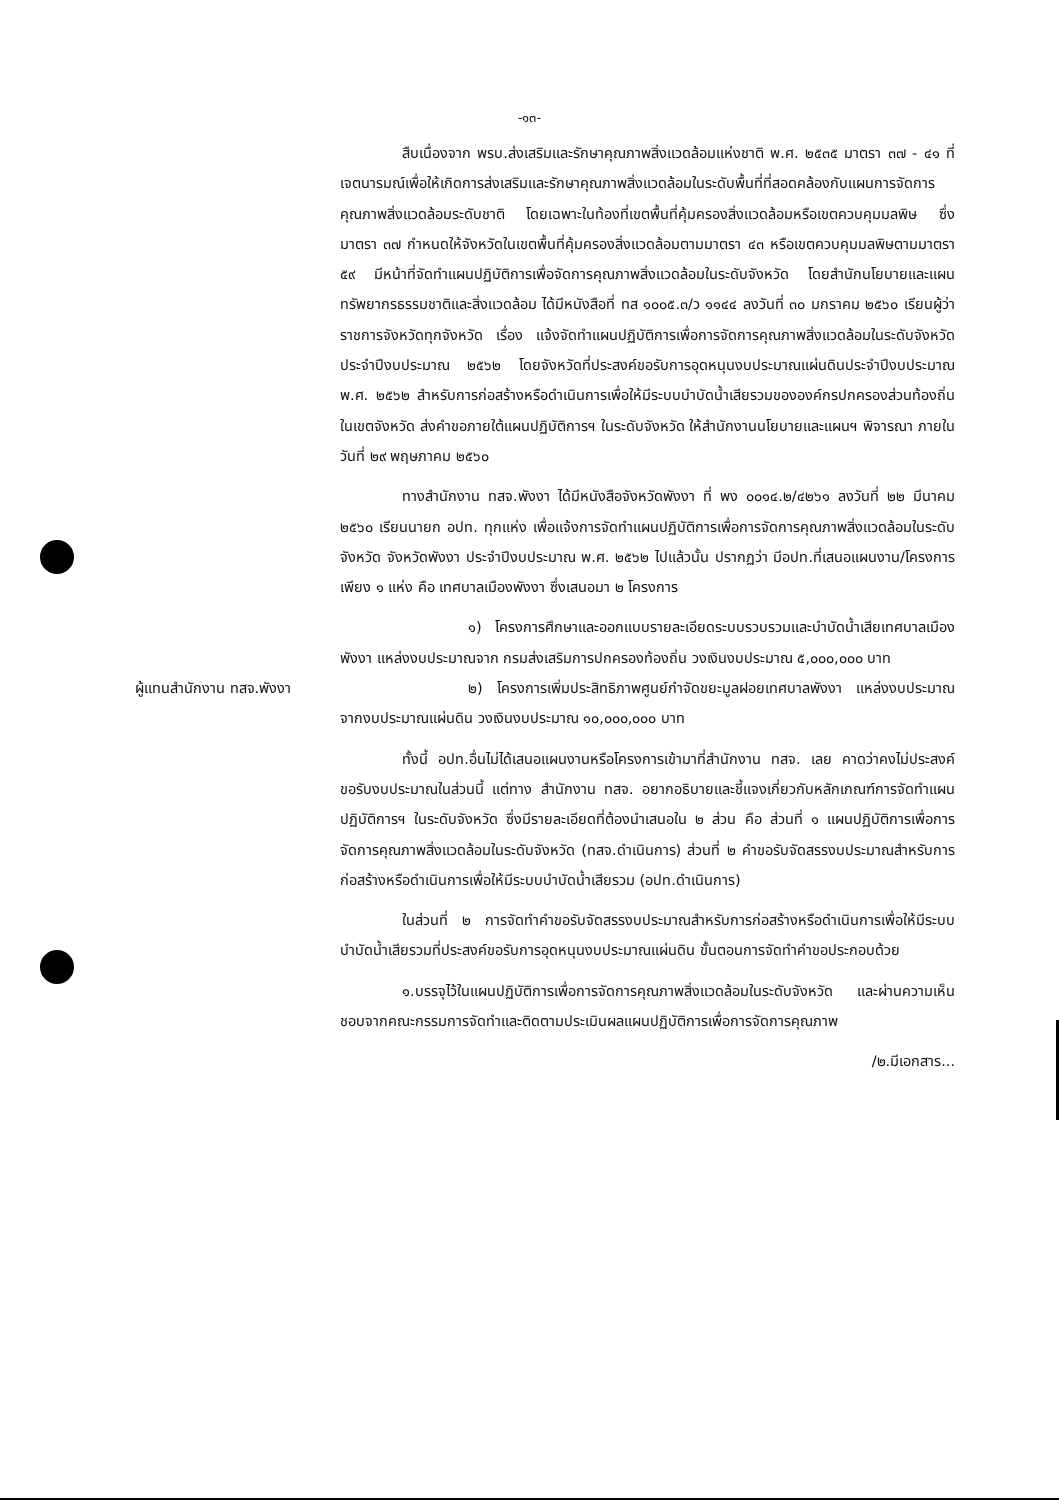-๑๓-
สืบเนื่องจาก พรบ.ส่งเสริมและรักษาคุณภาพสิ่งแวดล้อมแห่งชาติ พ.ศ. ๒๕๓๕ มาตรา ๓๗ - ๔๑ ที่เจตนารมณ์เพื่อให้เกิดการส่งเสริมและรักษาคุณภาพสิ่งแวดล้อมในระดับพื้นที่ที่สอดคล้องกับแผนการจัดการคุณภาพสิ่งแวดล้อมระดับชาติ โดยเฉพาะในท้องที่เขตพื้นที่คุ้มครองสิ่งแวดล้อมหรือเขตควบคุมมลพิษ ซึ่งมาตรา ๓๗ กำหนดให้จังหวัดในเขตพื้นที่คุ้มครองสิ่งแวดล้อมตามมาตรา ๔๓ หรือเขตควบคุมมลพิษตามมาตรา ๕๙ มีหน้าที่จัดทำแผนปฏิบัติการเพื่อจัดการคุณภาพสิ่งแวดล้อมในระดับจังหวัด โดยสำนักนโยบายและแผนทรัพยากรธรรมชาติและสิ่งแวดล้อม ได้มีหนังสือที่ ทส ๑๐๐๕.๓/ว ๑๑๔๔ ลงวันที่ ๓๐ มกราคม ๒๕๖๐ เรียนผู้ว่าราชการจังหวัดทุกจังหวัด เรื่อง แจ้งจัดทำแผนปฏิบัติการเพื่อการจัดการคุณภาพสิ่งแวดล้อมในระดับจังหวัด ประจำปีงบประมาณ ๒๕๖๒ โดยจังหวัดที่ประสงค์ขอรับการอุดหนุนงบประมาณแผ่นดินประจำปีงบประมาณ พ.ศ. ๒๕๖๒ สำหรับการก่อสร้างหรือดำเนินการเพื่อให้มีระบบบำบัดน้ำเสียรวมขององค์กรปกครองส่วนท้องถิ่นในเขตจังหวัด ส่งคำขอภายใต้แผนปฏิบัติการฯ ในระดับจังหวัด ให้สำนักงานนโยบายและแผนฯ พิจารณา ภายในวันที่ ๒๙ พฤษภาคม ๒๕๖๐
ทางสำนักงาน ทสจ.พังงา ได้มีหนังสือจังหวัดพังงา ที่ พง ๐๐๑๔.๒/๔๒๖๑ ลงวันที่ ๒๒ มีนาคม ๒๕๖๐ เรียนนายก อปท. ทุกแห่ง เพื่อแจ้งการจัดทำแผนปฏิบัติการเพื่อการจัดการคุณภาพสิ่งแวดล้อมในระดับจังหวัด จังหวัดพังงา ประจำปีงบประมาณ พ.ศ. ๒๕๖๒ ไปแล้วนั้น ปรากฏว่า มีอปท.ที่เสนอแผนงาน/โครงการเพียง ๑ แห่ง คือ เทศบาลเมืองพังงา ซึ่งเสนอมา ๒ โครงการ
๑) โครงการศึกษาและออกแบบรายละเอียดระบบรวบรวมและบำบัดน้ำเสียเทศบาลเมืองพังงา แหล่งงบประมาณจาก กรมส่งเสริมการปกครองท้องถิ่น วงเงินงบประมาณ ๕,๐๐๐,๐๐๐ บาท
ผู้แทนสำนักงาน ทสจ.พังงา
๒) โครงการเพิ่มประสิทธิภาพศูนย์กำจัดขยะมูลฝอยเทศบาลพังงา แหล่งงบประมาณจากงบประมาณแผ่นดิน วงเงินงบประมาณ ๑๐,๐๐๐,๐๐๐ บาท
ทั้งนี้ อปท.อื่นไม่ได้เสนอแผนงานหรือโครงการเข้ามาที่สำนักงาน ทสจ. เลย คาดว่าคงไม่ประสงค์ขอรับงบประมาณในส่วนนี้ แต่ทาง สำนักงาน ทสจ. อยากอธิบายและชี้แจงเกี่ยวกับหลักเกณฑ์การจัดทำแผนปฏิบัติการฯ ในระดับจังหวัด ซึ่งมีรายละเอียดที่ต้องนำเสนอใน ๒ ส่วน คือ ส่วนที่ ๑ แผนปฏิบัติการเพื่อการจัดการคุณภาพสิ่งแวดล้อมในระดับจังหวัด (ทสจ.ดำเนินการ) ส่วนที่ ๒ คำขอรับจัดสรรงบประมาณสำหรับการก่อสร้างหรือดำเนินการเพื่อให้มีระบบบำบัดน้ำเสียรวม (อปท.ดำเนินการ)
ในส่วนที่ ๒ การจัดทำคำขอรับจัดสรรงบประมาณสำหรับการก่อสร้างหรือดำเนินการเพื่อให้มีระบบบำบัดน้ำเสียรวมที่ประสงค์ขอรับการอุดหนุนงบประมาณแผ่นดิน ขั้นตอนการจัดทำคำขอประกอบด้วย
๑.บรรจุไว้ในแผนปฏิบัติการเพื่อการจัดการคุณภาพสิ่งแวดล้อมในระดับจังหวัด และผ่านความเห็นชอบจากคณะกรรมการจัดทำและติดตามประเมินผลแผนปฏิบัติการเพื่อการจัดการคุณภาพ
/๒.มีเอกสาร...